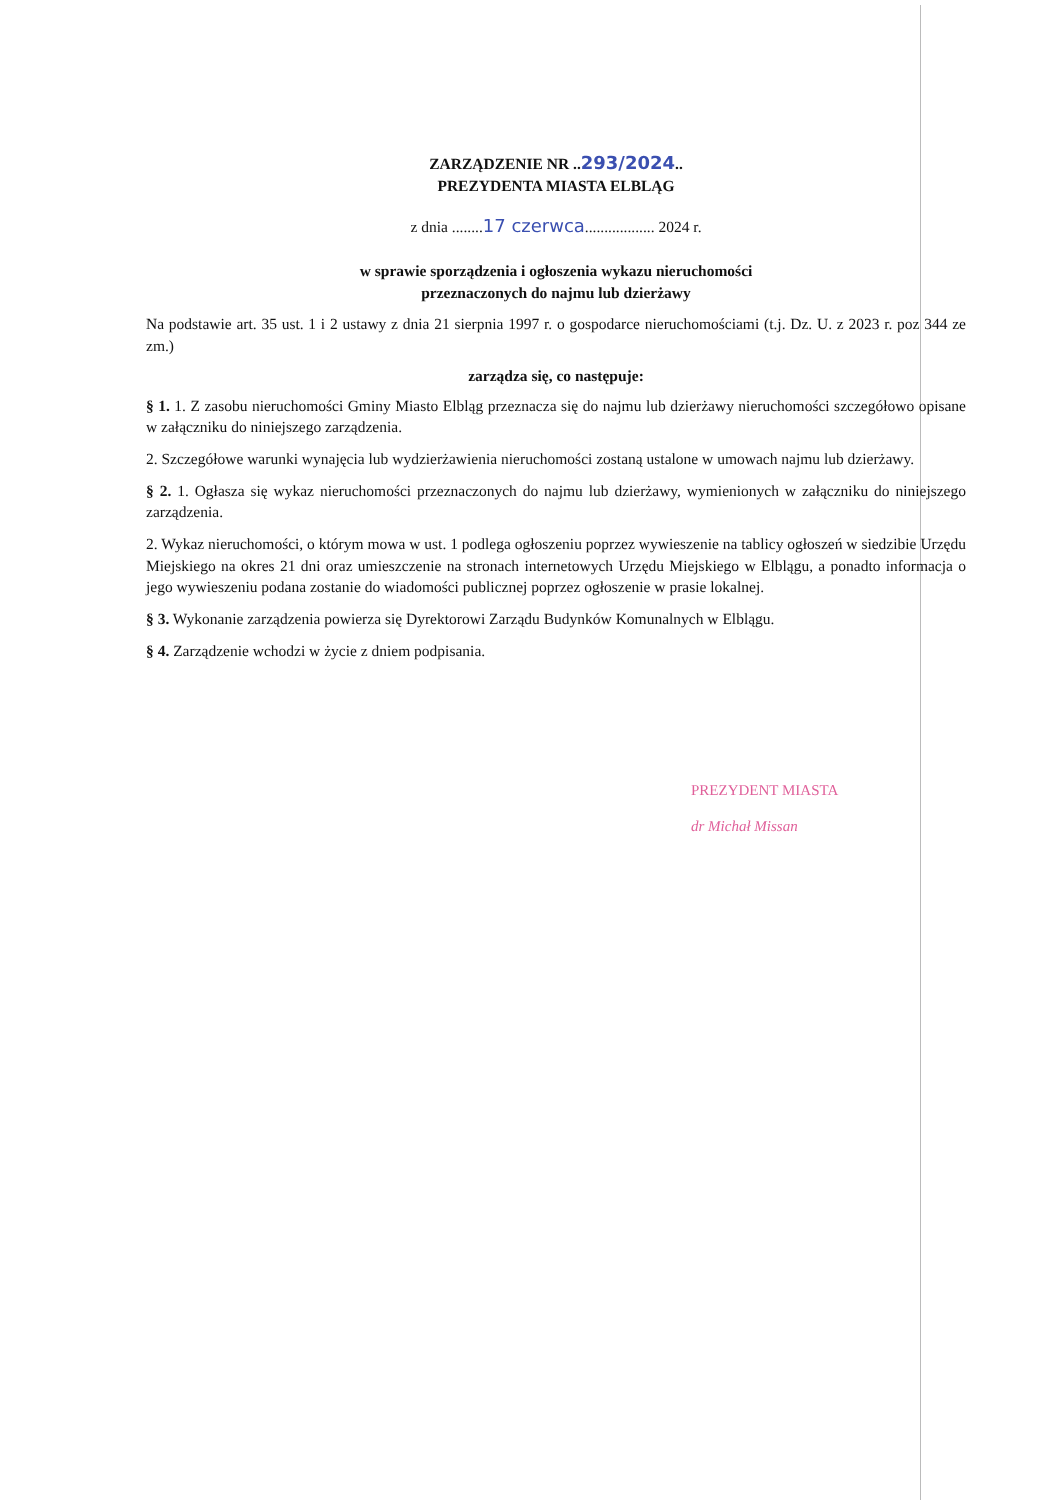ZARZĄDZENIE NR ..293/2024..
PREZYDENTA MIASTA ELBLĄG
z dnia ........17 czerwca.................. 2024 r.
w sprawie sporządzenia i ogłoszenia wykazu nieruchomości
przeznaczonych do najmu lub dzierżawy
Na podstawie art. 35 ust. 1 i 2 ustawy z dnia 21 sierpnia 1997 r. o gospodarce nieruchomościami (t.j. Dz. U. z 2023 r. poz 344 ze zm.)
zarządza się, co następuje:
§ 1. 1. Z zasobu nieruchomości Gminy Miasto Elbląg przeznacza się do najmu lub dzierżawy nieruchomości szczegółowo opisane w załączniku do niniejszego zarządzenia.
2. Szczegółowe warunki wynajęcia lub wydzierżawienia nieruchomości zostaną ustalone w umowach najmu lub dzierżawy.
§ 2. 1. Ogłasza się wykaz nieruchomości przeznaczonych do najmu lub dzierżawy, wymienionych w załączniku do niniejszego zarządzenia.
2. Wykaz nieruchomości, o którym mowa w ust. 1 podlega ogłoszeniu poprzez wywieszenie na tablicy ogłoszeń w siedzibie Urzędu Miejskiego na okres 21 dni oraz umieszczenie na stronach internetowych Urzędu Miejskiego w Elblągu, a ponadto informacja o jego wywieszeniu podana zostanie do wiadomości publicznej poprzez ogłoszenie w prasie lokalnej.
§ 3. Wykonanie zarządzenia powierza się Dyrektorowi Zarządu Budynków Komunalnych w Elblągu.
§ 4. Zarządzenie wchodzi w życie z dniem podpisania.
PREZYDENT MIASTA
dr Michał Missan